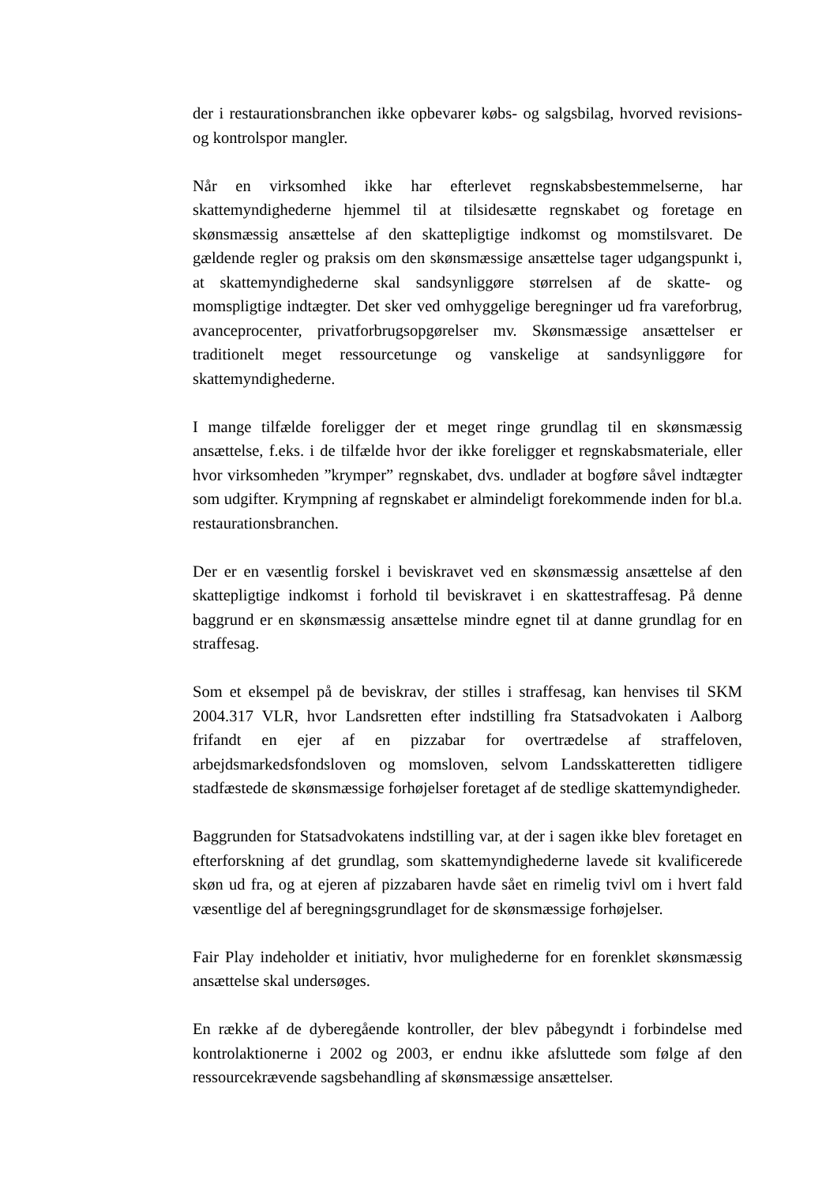der i restaurationsbranchen ikke opbevarer købs- og salgsbilag, hvorved revisions- og kontrolspor mangler.
Når en virksomhed ikke har efterlevet regnskabsbestemmelserne, har skattemyndighederne hjemmel til at tilsidesætte regnskabet og foretage en skønsmæssig ansættelse af den skattepligtige indkomst og momstilsvaret. De gældende regler og praksis om den skønsmæssige ansættelse tager udgangspunkt i, at skattemyndighederne skal sandsynliggøre størrelsen af de skatte- og momspligtige indtægter. Det sker ved omhyggelige beregninger ud fra vareforbrug, avanceprocenter, privatforbrugsopgørelser mv. Skønsmæssige ansættelser er traditionelt meget ressourcetunge og vanskelige at sandsynliggøre for skattemyndighederne.
I mange tilfælde foreligger der et meget ringe grundlag til en skønsmæssig ansættelse, f.eks. i de tilfælde hvor der ikke foreligger et regnskabsmateriale, eller hvor virksomheden ”krymper” regnskabet, dvs. undlader at bogføre såvel indtægter som udgifter. Krympning af regnskabet er almindeligt forekommende inden for bl.a. restaurationsbranchen.
Der er en væsentlig forskel i beviskravet ved en skønsmæssig ansættelse af den skattepligtige indkomst i forhold til beviskravet i en skattestraffesag. På denne baggrund er en skønsmæssig ansættelse mindre egnet til at danne grundlag for en straffesag.
Som et eksempel på de beviskrav, der stilles i straffesag, kan henvises til SKM 2004.317 VLR, hvor Landsretten efter indstilling fra Statsadvokaten i Aalborg frifandt en ejer af en pizzabar for overtrædelse af straffeloven, arbejdsmarkedsfondsloven og momsloven, selvom Landsskatteretten tidligere stadfæstede de skønsmæssige forhøjelser foretaget af de stedlige skattemyndigheder.
Baggrunden for Statsadvokatens indstilling var, at der i sagen ikke blev foretaget en efterforskning af det grundlag, som skattemyndighederne lavede sit kvalificerede skøn ud fra, og at ejeren af pizzabaren havde sået en rimelig tvivl om i hvert fald væsentlige del af beregningsgrundlaget for de skønsmæssige forhøjelser.
Fair Play indeholder et initiativ, hvor mulighederne for en forenklet skønsmæssig ansættelse skal undersøges.
En række af de dyberegående kontroller, der blev påbegyndt i forbindelse med kontrolaktionerne i 2002 og 2003, er endnu ikke afsluttede som følge af den ressourcekrævende sagsbehandling af skønsmæssige ansættelser.